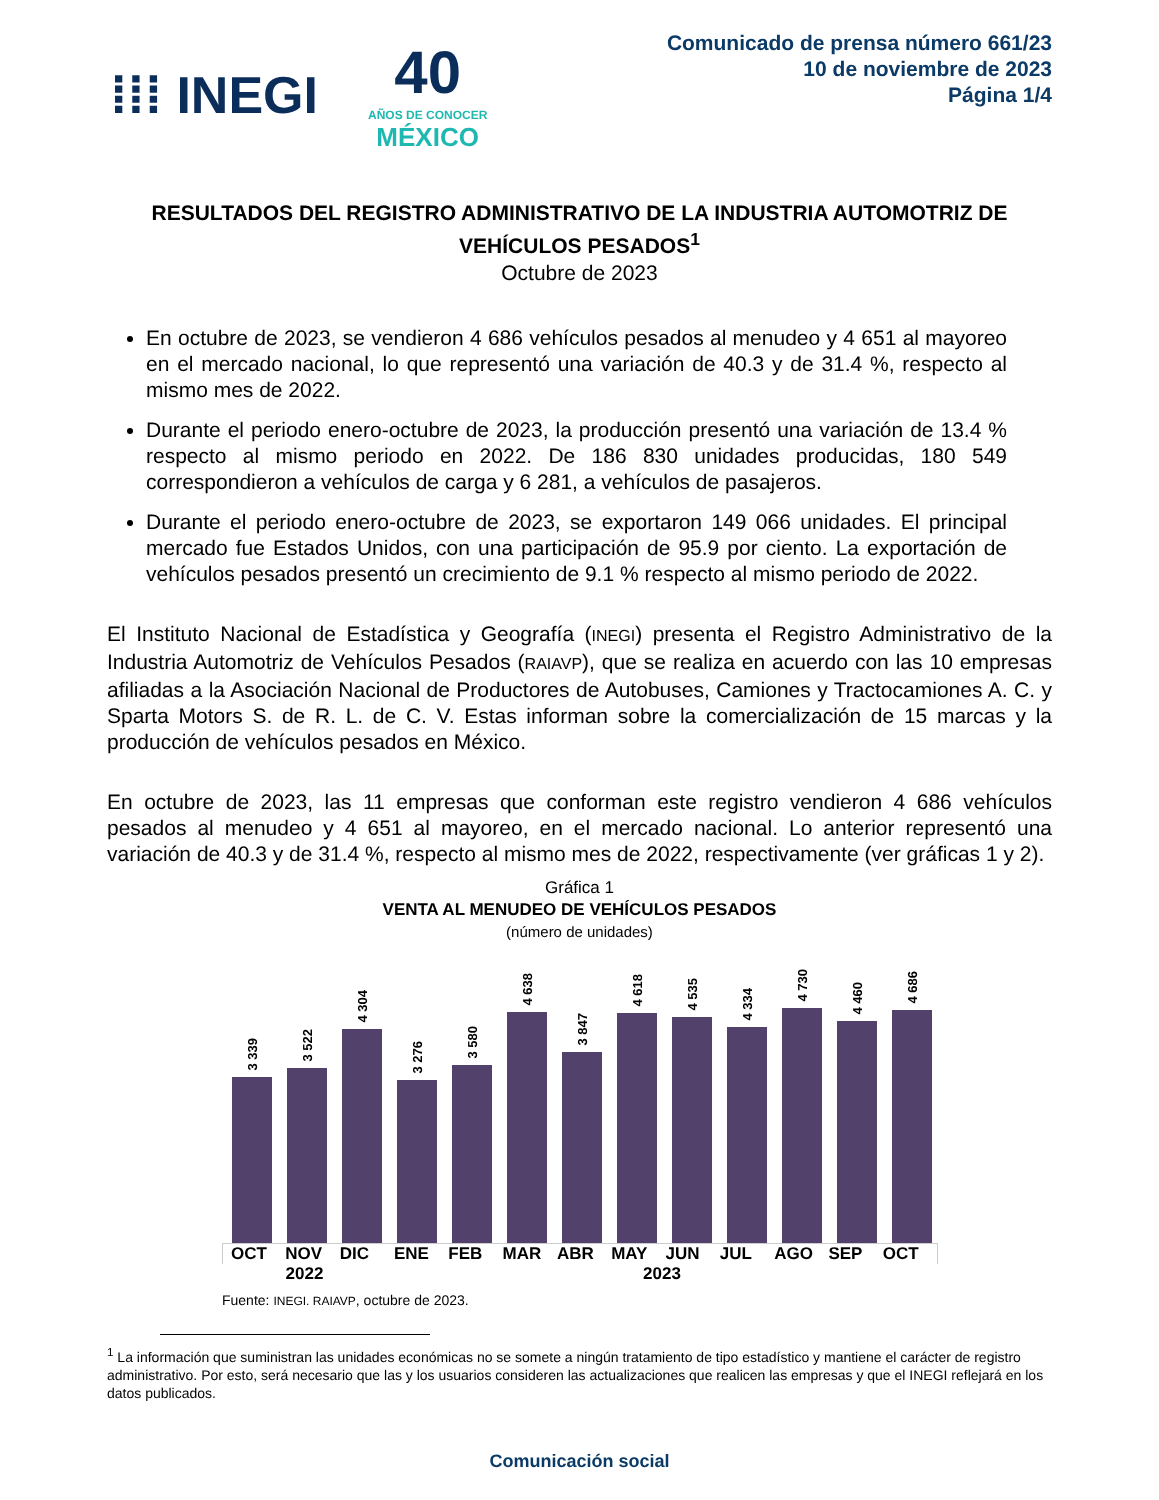⁞⁞⁞ INEGI
40
AÑOS DE CONOCER
MÉXICO
Comunicado de prensa número 661/23
10 de noviembre de 2023
Página 1/4
RESULTADOS DEL REGISTRO ADMINISTRATIVO DE LA INDUSTRIA AUTOMOTRIZ DE VEHÍCULOS PESADOS<sup>1</sup>
Octubre de 2023
En octubre de 2023, se vendieron 4 686 vehículos pesados al menudeo y 4 651 al mayoreo en el mercado nacional, lo que representó una variación de 40.3 y de 31.4 %, respecto al mismo mes de 2022.
Durante el periodo enero-octubre de 2023, la producción presentó una variación de 13.4 % respecto al mismo periodo en 2022. De 186 830 unidades producidas, 180 549 correspondieron a vehículos de carga y 6 281, a vehículos de pasajeros.
Durante el periodo enero-octubre de 2023, se exportaron 149 066 unidades. El principal mercado fue Estados Unidos, con una participación de 95.9 por ciento. La exportación de vehículos pesados presentó un crecimiento de 9.1 % respecto al mismo periodo de 2022.
El Instituto Nacional de Estadística y Geografía (INEGI) presenta el Registro Administrativo de la Industria Automotriz de Vehículos Pesados (RAIAVP), que se realiza en acuerdo con las 10 empresas afiliadas a la Asociación Nacional de Productores de Autobuses, Camiones y Tractocamiones A. C. y Sparta Motors S. de R. L. de C. V. Estas informan sobre la comercialización de 15 marcas y la producción de vehículos pesados en México.
En octubre de 2023, las 11 empresas que conforman este registro vendieron 4 686 vehículos pesados al menudeo y 4 651 al mayoreo, en el mercado nacional. Lo anterior representó una variación de 40.3 y de 31.4 %, respecto al mismo mes de 2022, respectivamente (ver gráficas 1 y 2).
Gráfica 1
VENTA AL MENUDEO DE VEHÍCULOS PESADOS
(número de unidades)
3 339
3 522
4 304
3 276
3 580
4 638
3 847
4 618
4 535
4 334
4 730
4 460
4 686
OCT NOV DIC ENE FEB MAR ABR MAY JUN JUL AGO SEP OCT
2022 2023
Fuente: INEGI. RAIAVP, octubre de 2023.
<sup>1</sup> La información que suministran las unidades económicas no se somete a ningún tratamiento de tipo estadístico y mantiene el carácter de registro administrativo. Por esto, será necesario que las y los usuarios consideren las actualizaciones que realicen las empresas y que el INEGI reflejará en los datos publicados.
Comunicación social